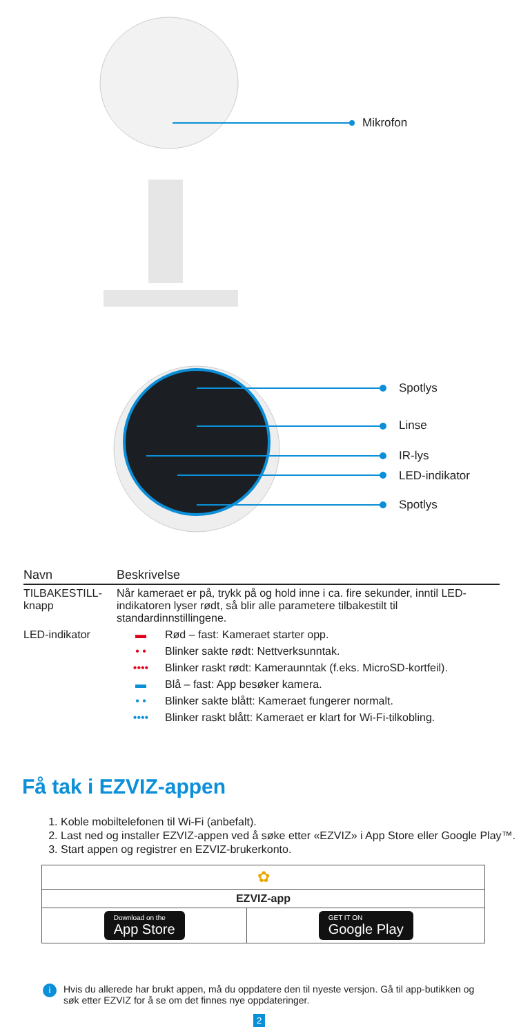Mikrofon
Spotlys
Linse
IR-lys
LED-indikator
Spotlys
| Navn | Beskrivelse | |
| --- | --- | --- |
| TILBAKESTILL-knapp | Når kameraet er på, trykk på og hold inne i ca. fire sekunder, inntil LED-indikatoren lyser rødt, så blir alle parametere tilbakestilt til standardinnstillingene. | |
| LED-indikator | ▬ | Rød – fast: Kameraet starter opp. |
| | • • | Blinker sakte rødt: Nettverksunntak. |
| | •••• | Blinker raskt rødt: Kameraunntak (f.eks. MicroSD-kortfeil). |
| | ▬ | Blå – fast: App besøker kamera. |
| | • • | Blinker sakte blått: Kameraet fungerer normalt. |
| | •••• | Blinker raskt blått: Kameraet er klart for Wi-Fi-tilkobling. |
Få tak i EZVIZ-appen
1. Koble mobiltelefonen til Wi-Fi (anbefalt).
2. Last ned og installer EZVIZ-appen ved å søke etter «EZVIZ» i App Store eller Google Play™.
3. Start appen og registrer en EZVIZ-brukerkonto.
| ✿ | |
| EZVIZ-app | |
| Download on the App Store | GET IT ON Google Play |
i Hvis du allerede har brukt appen, må du oppdatere den til nyeste versjon. Gå til app-butikken og søk etter EZVIZ for å se om det finnes nye oppdateringer.
2